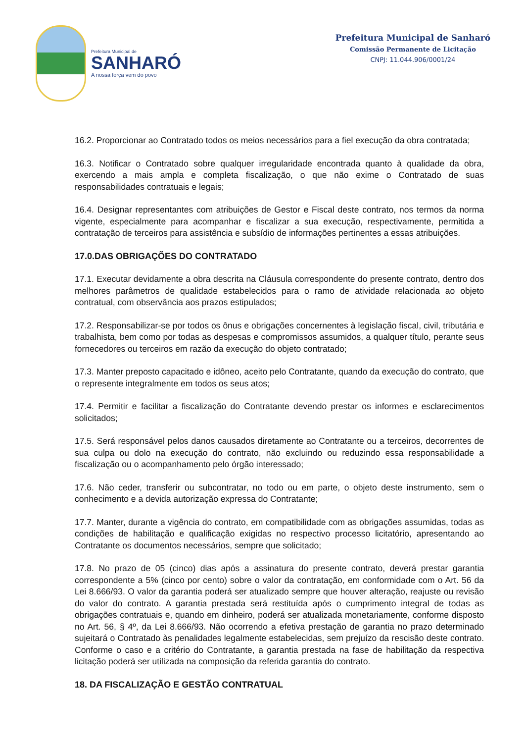Prefeitura Municipal de
SANHARÓ
A nossa força vem do povo
Prefeitura Municipal de Sanharó
Comissão Permanente de Licitação
CNPJ: 11.044.906/0001/24
16.2. Proporcionar ao Contratado todos os meios necessários para a fiel execução da obra contratada;
16.3. Notificar o Contratado sobre qualquer irregularidade encontrada quanto à qualidade da obra, exercendo a mais ampla e completa fiscalização, o que não exime o Contratado de suas responsabilidades contratuais e legais;
16.4. Designar representantes com atribuições de Gestor e Fiscal deste contrato, nos termos da norma vigente, especialmente para acompanhar e fiscalizar a sua execução, respectivamente, permitida a contratação de terceiros para assistência e subsídio de informações pertinentes a essas atribuições.
17.0.DAS OBRIGAÇÕES DO CONTRATADO
17.1. Executar devidamente a obra descrita na Cláusula correspondente do presente contrato, dentro dos melhores parâmetros de qualidade estabelecidos para o ramo de atividade relacionada ao objeto contratual, com observância aos prazos estipulados;
17.2. Responsabilizar-se por todos os ônus e obrigações concernentes à legislação fiscal, civil, tributária e trabalhista, bem como por todas as despesas e compromissos assumidos, a qualquer título, perante seus fornecedores ou terceiros em razão da execução do objeto contratado;
17.3. Manter preposto capacitado e idôneo, aceito pelo Contratante, quando da execução do contrato, que o represente integralmente em todos os seus atos;
17.4. Permitir e facilitar a fiscalização do Contratante devendo prestar os informes e esclarecimentos solicitados;
17.5. Será responsável pelos danos causados diretamente ao Contratante ou a terceiros, decorrentes de sua culpa ou dolo na execução do contrato, não excluindo ou reduzindo essa responsabilidade a fiscalização ou o acompanhamento pelo órgão interessado;
17.6. Não ceder, transferir ou subcontratar, no todo ou em parte, o objeto deste instrumento, sem o conhecimento e a devida autorização expressa do Contratante;
17.7. Manter, durante a vigência do contrato, em compatibilidade com as obrigações assumidas, todas as condições de habilitação e qualificação exigidas no respectivo processo licitatório, apresentando ao Contratante os documentos necessários, sempre que solicitado;
17.8. No prazo de 05 (cinco) dias após a assinatura do presente contrato, deverá prestar garantia correspondente a 5% (cinco por cento) sobre o valor da contratação, em conformidade com o Art. 56 da Lei 8.666/93. O valor da garantia poderá ser atualizado sempre que houver alteração, reajuste ou revisão do valor do contrato. A garantia prestada será restituída após o cumprimento integral de todas as obrigações contratuais e, quando em dinheiro, poderá ser atualizada monetariamente, conforme disposto no Art. 56, § 4º, da Lei 8.666/93. Não ocorrendo a efetiva prestação de garantia no prazo determinado sujeitará o Contratado às penalidades legalmente estabelecidas, sem prejuízo da rescisão deste contrato. Conforme o caso e a critério do Contratante, a garantia prestada na fase de habilitação da respectiva licitação poderá ser utilizada na composição da referida garantia do contrato.
18. DA FISCALIZAÇÃO E GESTÃO CONTRATUAL